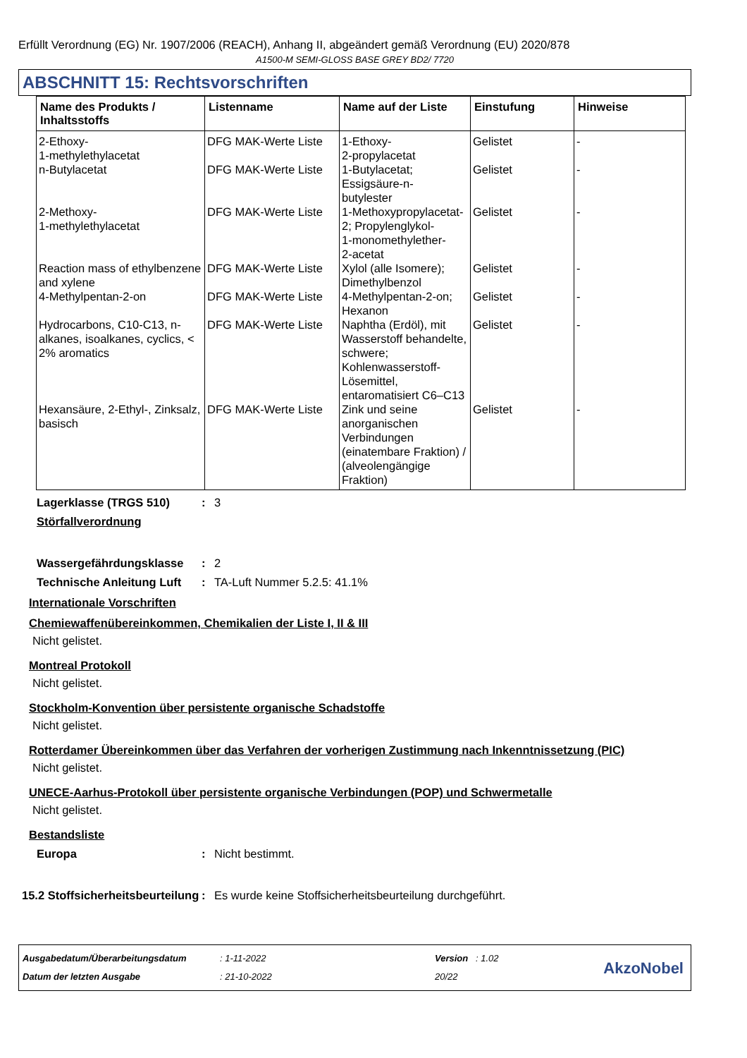Erfüllt Verordnung (EG) Nr. 1907/2006 (REACH), Anhang II, abgeändert gemäß Verordnung (EU) 2020/878
A1500-M SEMI-GLOSS BASE GREY BD2/ 7720
ABSCHNITT 15: Rechtsvorschriften
| Name des Produkts / Inhaltsstoffs | Listenname | Name auf der Liste | Einstufung | Hinweise |
| --- | --- | --- | --- | --- |
| 2-Ethoxy- 1-methylethylacetat | DFG MAK-Werte Liste | 1-Ethoxy- 2-propylacetat | Gelistet | - |
| n-Butylacetat | DFG MAK-Werte Liste | 1-Butylacetat; Essigsäure-n- butylester | Gelistet | - |
| 2-Methoxy- 1-methylethylacetat | DFG MAK-Werte Liste | 1-Methoxypropylacetat- 2; Propylenglykol- 1-monomethylether- 2-acetat | Gelistet | - |
| Reaction mass of ethylbenzene and xylene | DFG MAK-Werte Liste | Xylol (alle Isomere); Dimethylbenzol | Gelistet | - |
| 4-Methylpentan-2-on | DFG MAK-Werte Liste | 4-Methylpentan-2-on; Hexanon | Gelistet | - |
| Hydrocarbons, C10-C13, n-alkanes, isoalkanes, cyclics, < 2% aromatics | DFG MAK-Werte Liste | Naphtha (Erdöl), mit Wasserstoff behandelte, schwere; Kohlenwasserstoff-Lösemittel, entaromatisiert C6–C13 | Gelistet | - |
| Hexansäure, 2-Ethyl-, Zinksalz, basisch | DFG MAK-Werte Liste | Zink und seine anorganischen Verbindungen (einatembare Fraktion) / (alveolengängige Fraktion) | Gelistet | - |
Lagerklasse (TRGS 510) : 3
Störfallverordnung
Wassergefährdungsklasse : 2
Technische Anleitung Luft
: TA-Luft Nummer 5.2.5: 41.1%
Internationale Vorschriften
Chemiewaffenübereinkommen, Chemikalien der Liste I, II & III
Nicht gelistet.
Montreal Protokoll
Nicht gelistet.
Stockholm-Konvention über persistente organische Schadstoffe
Nicht gelistet.
Rotterdamer Übereinkommen über das Verfahren der vorherigen Zustimmung nach Inkenntnissetzung (PIC)
Nicht gelistet.
UNECE-Aarhus-Protokoll über persistente organische Verbindungen (POP) und Schwermetalle
Nicht gelistet.
Bestandsliste
Europa : Nicht bestimmt.
15.2 Stoffsicherheitsbeurteilung
: Es wurde keine Stoffsicherheitsbeurteilung durchgeführt.
Ausgabedatum/Überarbeitungsdatum
Datum der letzten Ausgabe
: 1-11-2022
: 21-10-2022
Version : 1.02
20/22
AkzoNobel